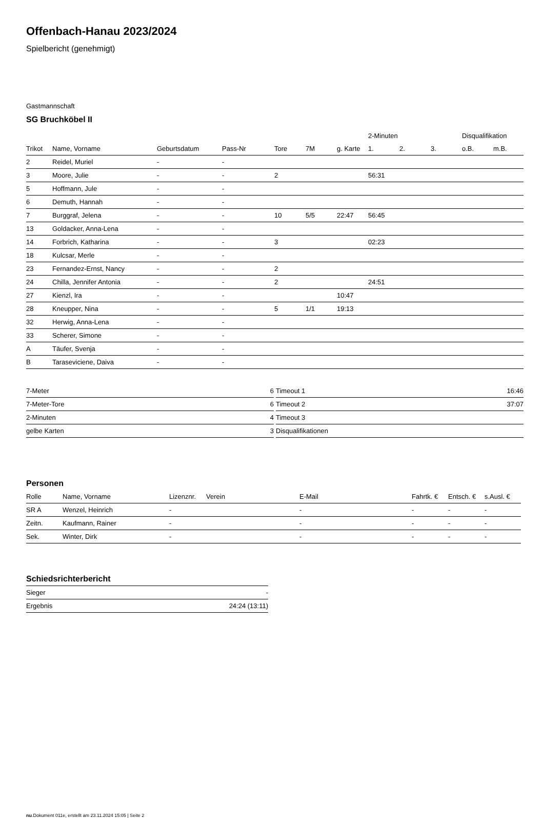Offenbach-Hanau 2023/2024
Spielbericht (genehmigt)
Gastmannschaft
SG Bruchköbel II
| | | | | | | | 2-Minuten | | | Disqualifikation | |
| --- | --- | --- | --- | --- | --- | --- | --- | --- | --- | --- | --- |
| Trikot | Name, Vorname | Geburtsdatum | Pass-Nr | Tore | 7M | g. Karte | 1. | 2. | 3. | o.B. | m.B. |
| 2 | Reidel, Muriel | - | - | | | | | | | | |
| 3 | Moore, Julie | - | - | 2 | | | 56:31 | | | | |
| 5 | Hoffmann, Jule | - | - | | | | | | | | |
| 6 | Demuth, Hannah | - | - | | | | | | | | |
| 7 | Burggraf, Jelena | - | - | 10 | 5/5 | 22:47 | 56:45 | | | | |
| 13 | Goldacker, Anna-Lena | - | - | | | | | | | | |
| 14 | Forbrich, Katharina | - | - | 3 | | | 02:23 | | | | |
| 18 | Kulcsar, Merle | - | - | | | | | | | | |
| 23 | Fernandez-Ernst, Nancy | - | - | 2 | | | | | | | |
| 24 | Chilla, Jennifer Antonia | - | - | 2 | | | 24:51 | | | | |
| 27 | Kienzl, Ira | - | - | | | 10:47 | | | | | |
| 28 | Kneupper, Nina | - | - | 5 | 1/1 | 19:13 | | | | | |
| 32 | Herwig, Anna-Lena | - | - | | | | | | | | |
| 33 | Scherer, Simone | - | - | | | | | | | | |
| A | Täufer, Svenja | - | - | | | | | | | | |
| B | Taraseviciene, Daiva | - | - | | | | | | | | |
| 7-Meter | 6 |
| 7-Meter-Tore | 6 |
| 2-Minuten | 4 |
| gelbe Karten | 3 |
| Timeout 1 | 16:46 |
| Timeout 2 | 37:07 |
| Timeout 3 | |
| Disqualifikationen | |
Personen
| Rolle | Name, Vorname | Lizenznr. | Verein | E-Mail | Fahrtk. € | Entsch. € | s.Ausl. € |
| --- | --- | --- | --- | --- | --- | --- | --- |
| SR A | Wenzel, Heinrich | - | | - | - | - | - |
| Zeitn. | Kaufmann, Rainer | - | | - | - | - | - |
| Sek. | Winter, Dirk | - | | - | - | - | - |
Schiedsrichterbericht
| Sieger | - |
| Ergebnis | 24:24 (13:11) |
nu.Dokument 011e, erstellt am 23.11.2024 15:05 | Seite 2